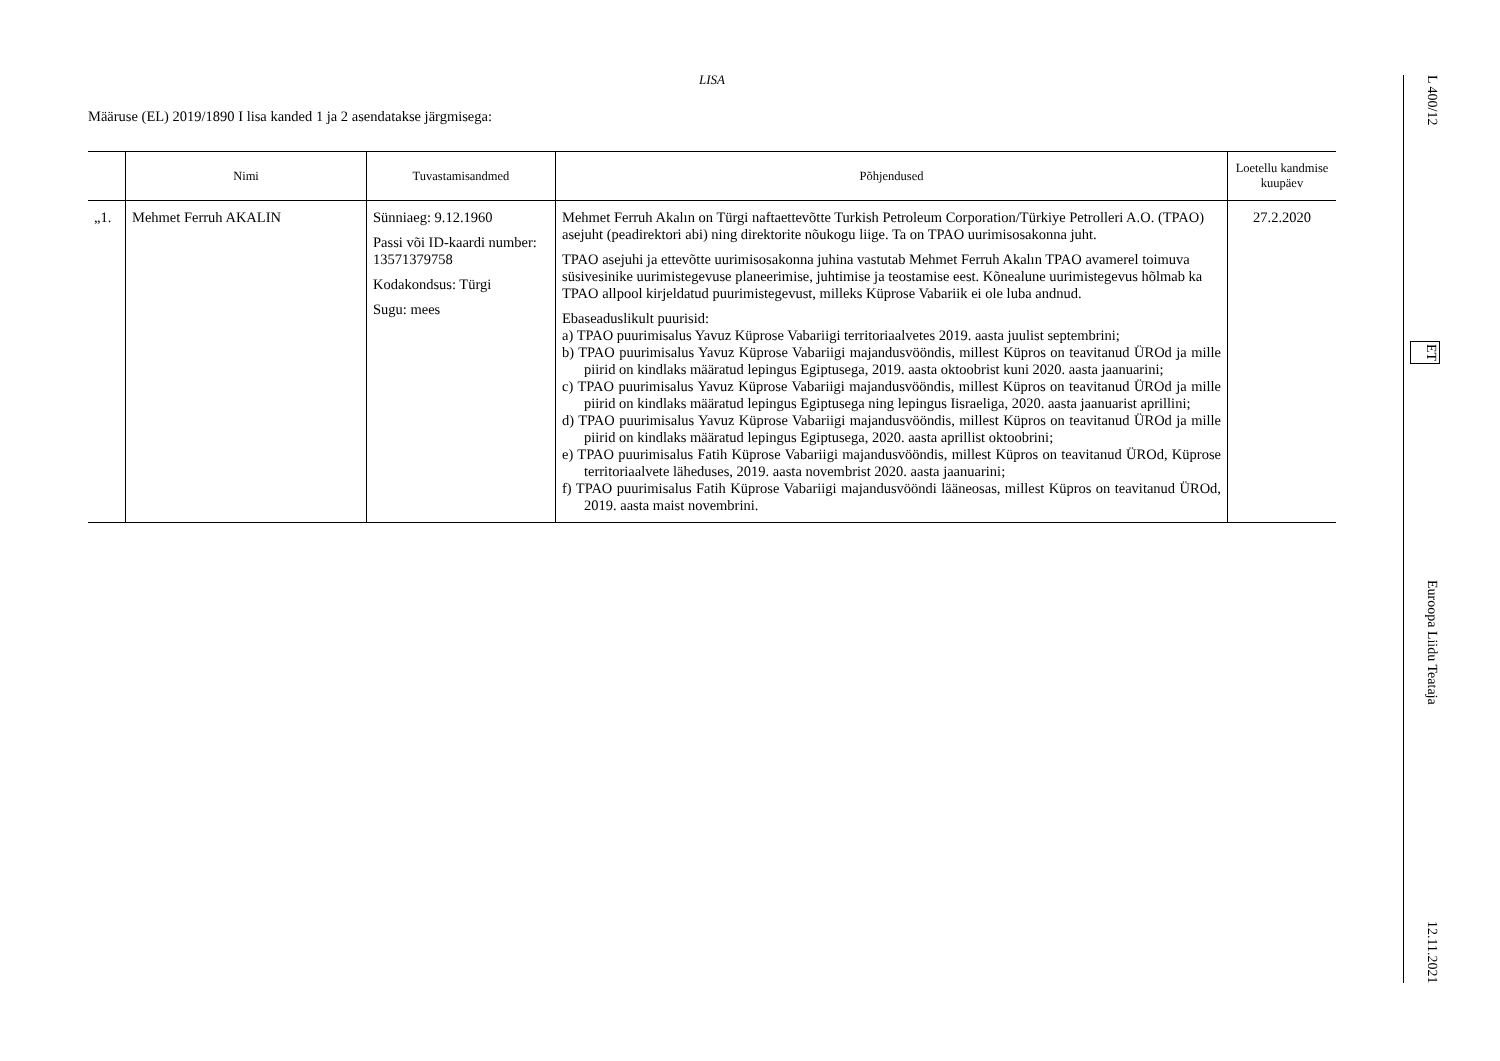LISA
Määruse (EL) 2019/1890 I lisa kanded 1 ja 2 asendatakse järgmisega:
| | Nimi | Tuvastamisandmed | Põhjendused | Loetellu kandmise kuupäev |
| --- | --- | --- | --- | --- |
| „1. | Mehmet Ferruh AKALIN | Sünniaeg: 9.12.1960 Passi või ID-kaardi number: 13571379758 Kodakondsus: Türgi Sugu: mees | Mehmet Ferruh Akalın on Türgi naftaettevõtte Turkish Petroleum Corporation/Türkiye Petrolleri A.O. (TPAO) asejuht (peadirektori abi) ning direktorite nõukogu liige. Ta on TPAO uurimisosakonna juht. TPAO asejuhi ja ettevõtte uurimisosakonna juhina vastutab Mehmet Ferruh Akalın TPAO avamerel toimuva süsivesinike uurimistegevuse planeerimise, juhtimise ja teostamise eest. Kõnealune uurimistegevus hõlmab ka TPAO allpool kirjeldatud puurimistegevust, milleks Küprose Vabariik ei ole luba andnud. Ebaseaduslikult puurisid: a) TPAO puurimisalus Yavuz Küprose Vabariigi territoriaalvetes 2019. aasta juulist septembrini; b) TPAO puurimisalus Yavuz Küprose Vabariigi majandusvööndis, millest Küpros on teavitanud ÜROd ja mille piirid on kindlaks määratud lepingus Egiptusega, 2019. aasta oktoobrist kuni 2020. aasta jaanuarini; c) TPAO puurimisalus Yavuz Küprose Vabariigi majandusvööndis, millest Küpros on teavitanud ÜROd ja mille piirid on kindlaks määratud lepingus Egiptusega ning lepingus Iisraeliga, 2020. aasta jaanuarist aprillini; d) TPAO puurimisalus Yavuz Küprose Vabariigi majandusvööndis, millest Küpros on teavitanud ÜROd ja mille piirid on kindlaks määratud lepingus Egiptusega, 2020. aasta aprillist oktoobrini; e) TPAO puurimisalus Fatih Küprose Vabariigi majandusvööndis, millest Küpros on teavitanud ÜROd, Küprose territoriaalvete läheduses, 2019. aasta novembrist 2020. aasta jaanuarini; f) TPAO puurimisalus Fatih Küprose Vabariigi majandusvööndi lääneosas, millest Küpros on teavitanud ÜROd, 2019. aasta maist novembrini. | 27.2.2020 |
L 400/12 ET Euroopa Liidu Teataja 12.11.2021